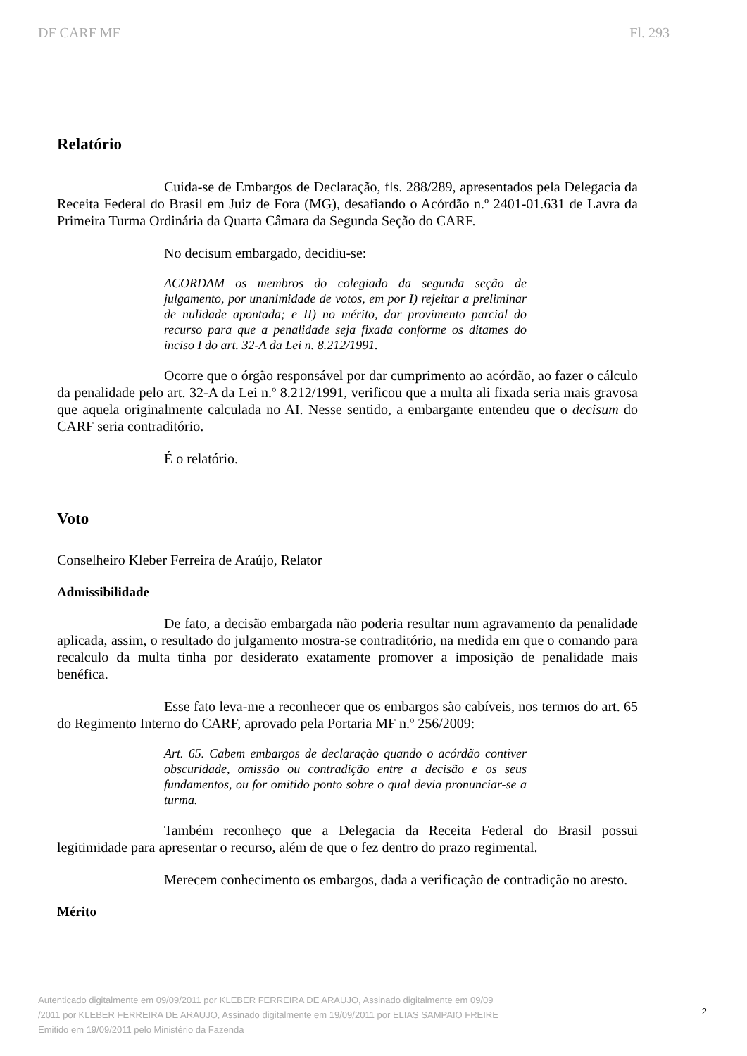DF CARF MF Fl. 293
Relatório
Cuida-se de Embargos de Declaração, fls. 288/289, apresentados pela Delegacia da Receita Federal do Brasil em Juiz de Fora (MG), desafiando o Acórdão n.º 2401-01.631 de Lavra da Primeira Turma Ordinária da Quarta Câmara da Segunda Seção do CARF.
No decisum embargado, decidiu-se:
ACORDAM os membros do colegiado da segunda seção de julgamento, por unanimidade de votos, em por I) rejeitar a preliminar de nulidade apontada; e II) no mérito, dar provimento parcial do recurso para que a penalidade seja fixada conforme os ditames do inciso I do art. 32-A da Lei n. 8.212/1991.
Ocorre que o órgão responsável por dar cumprimento ao acórdão, ao fazer o cálculo da penalidade pelo art. 32-A da Lei n.º 8.212/1991, verificou que a multa ali fixada seria mais gravosa que aquela originalmente calculada no AI. Nesse sentido, a embargante entendeu que o decisum do CARF seria contraditório.
É o relatório.
Voto
Conselheiro Kleber Ferreira de Araújo, Relator
Admissibilidade
De fato, a decisão embargada não poderia resultar num agravamento da penalidade aplicada, assim, o resultado do julgamento mostra-se contraditório, na medida em que o comando para recalculo da multa tinha por desiderato exatamente promover a imposição de penalidade mais benéfica.
Esse fato leva-me a reconhecer que os embargos são cabíveis, nos termos do art. 65 do Regimento Interno do CARF, aprovado pela Portaria MF n.º 256/2009:
Art. 65. Cabem embargos de declaração quando o acórdão contiver obscuridade, omissão ou contradição entre a decisão e os seus fundamentos, ou for omitido ponto sobre o qual devia pronunciar-se a turma.
Também reconheço que a Delegacia da Receita Federal do Brasil possui legitimidade para apresentar o recurso, além de que o fez dentro do prazo regimental.
Merecem conhecimento os embargos, dada a verificação de contradição no aresto.
Mérito
Autenticado digitalmente em 09/09/2011 por KLEBER FERREIRA DE ARAUJO, Assinado digitalmente em 09/09
/2011 por KLEBER FERREIRA DE ARAUJO, Assinado digitalmente em 19/09/2011 por ELIAS SAMPAIO FREIRE
Emitido em 19/09/2011 pelo Ministério da Fazenda
2